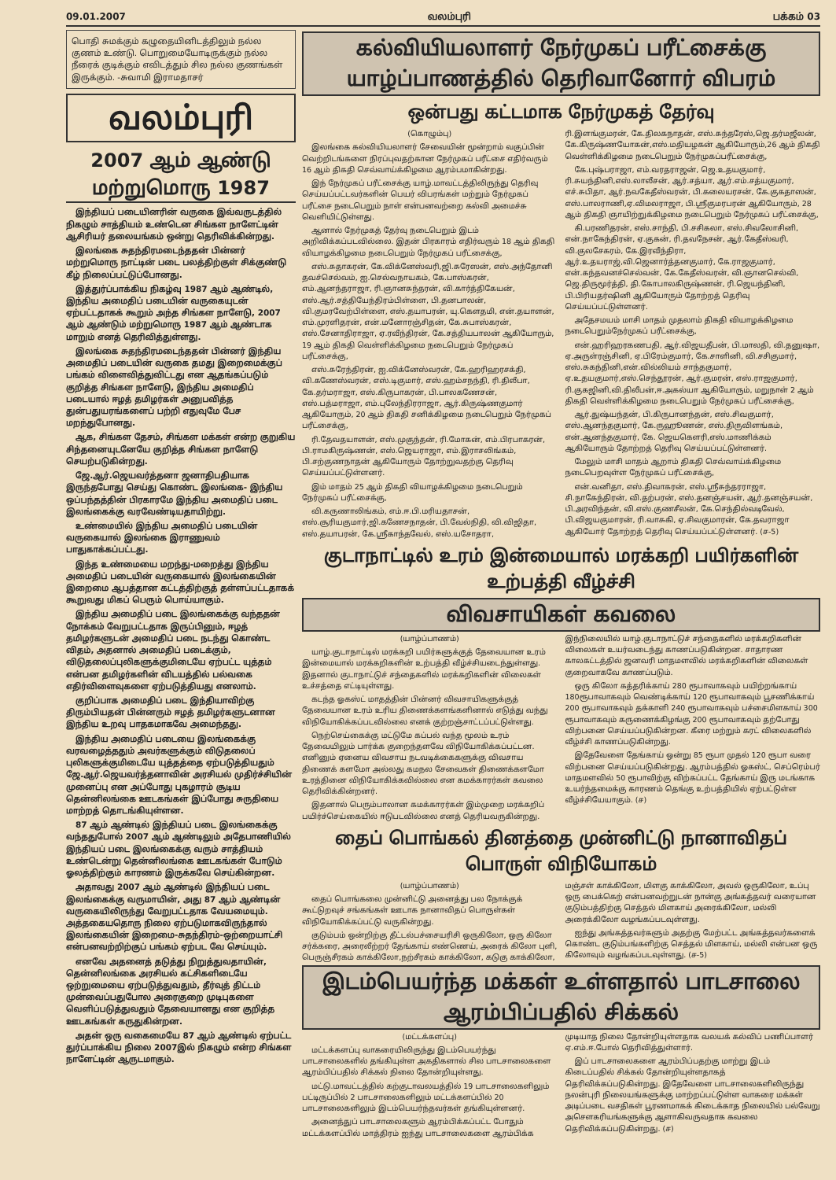09.01.2007 வலம்புரி பக்கம் 03
பொதி சுமக்கும் கழுதையினிடத்திலும் நல்ல குணம் உண்டு. பொறுமையோடிருக்கும் நல்ல நீரைக் குடிக்கும் எவிடத்தும் சில நல்ல குணங்கள் இருக்கும். -சுவாமி இராமதாசர்
வலம்புரி
2007 ஆம் ஆண்டு மற்றுமொரு 1987
இந்தியப் படையினரின் வருகை இவ்வருடத்தில் நிகழும் சாத்தியம் உண்டென சிங்கள நாளேட்டின் ஆசிரியர் தலையங்கம் ஒன்று தெரிவிக்கின்றது.
இலங்கை சுதந்திரமடைந்ததன் பின்னர் மற்றுமொரு நாட்டின் படை பலத்திற்குள் சிக்குண்டு கீழ் நிலைப்பட்டுப்போனது.
இத்துர்ப்பாக்கிய நிகழ்வு 1987 ஆம் ஆண்டில், இந்திய அமைதிப் படையின் வருகையுடன் ஏற்பட்டதாகக் கூறும் அந்த சிங்கள நாளேடு, 2007 ஆம் ஆண்டும் மற்றுமொரு 1987 ஆம் ஆண்டாக மாறும் எனத் தெரிவித்துள்ளது.
இலங்கை சுதந்திரமடைந்ததன் பின்னர் இந்திய அமைதிப் படையின் வருகை தமது இறைமைக்குப் பங்கம் விளைவித்துவிட்டது என ஆதங்கப்படும் குறித்த சிங்கள நாளேடு, இந்திய அமைதிப் படையால் ஈழத் தமிழர்கள் அனுபவித்த துன்பதுயரங்களைப் பற்றி எதுவுமே பேச மறந்துபோனது.
ஆக, சிங்கள தேசம், சிங்கள மக்கள் என்ற குறுகிய சிந்தனையுடனேயே குறித்த சிங்கள நாளேடு செயற்படுகின்றது.
ஜே.ஆர்.ஜெயவர்த்தனா ஜனாதிபதியாக இருந்தபோது செய்து கொண்ட இலங்கை- இந்திய ஒப்பந்தத்தின் பிரகாரமே இந்திய அமைதிப் படை இலங்கைக்கு வரவேண்டியதாயிற்று.
உண்மையில் இந்திய அமைதிப் படையின் வருகையால் இலங்கை இராணுவம் பாதுகாக்கப்பட்டது.
இந்த உண்மையை மறந்து-மறைத்து இந்திய அமைதிப் படையின் வருகையால் இலங்கையின் இறைமை ஆபத்தான கட்டத்திற்குத் தள்ளப்பட்டதாகக் கூறுவது மிகப் பெரும் பொய்யாகும்.
இந்திய அமைதிப் படை இலங்கைக்கு வந்ததன் நோக்கம் வேறுபட்டதாக இருப்பினும், ஈழத் தமிழர்களுடன் அமைதிப் படை நடந்து கொண்ட விதம், அதனால் அமைதிப் படைக்கும், விடுதலைப்புலிகளுக்குமிடையே ஏற்பட்ட யுத்தம் என்பன தமிழர்களின் விடயத்தில் பல்வகை எதிர்விளைவுகளை ஏற்படுத்தியது எனலாம்.
குறிப்பாக அமைதிப் படை இந்தியாவிற்கு திரும்பியதன் பின்னரும் ஈழத் தமிழர்களுடனான இந்திய உறவு பாதகமாகவே அமைந்தது.
இந்திய அமைதிப் படையை இலங்கைக்கு வரவழைத்ததும் அவர்களுக்கும் விடுதலைப் புலிகளுக்குமிடையே யுத்தத்தை ஏற்படுத்தியதும் ஜே.ஆர்.ஜெயவர்த்தனாவின் அரசியல் முதிர்ச்சியின் முனைப்பு என அப்போது புகழாரம் சூடிய தென்னிலங்கை ஊடகங்கள் இப்போது சுருதியை மாற்றத் தொடங்கியுள்ளன.
87 ஆம் ஆண்டில் இந்தியப் படை இலங்கைக்கு வந்ததுபோல் 2007 ஆம் ஆண்டிலும் அதேபாணியில் இந்தியப் படை இலங்கைக்கு வரும் சாத்தியம் உண்டென்று தென்னிலங்கை ஊடகங்கள் போடும் ஓலத்திற்கும் காரணம் இருக்கவே செய்கின்றன.
அதாவது 2007 ஆம் ஆண்டில் இந்தியப் படை இலங்கைக்கு வருமாயின், அது 87 ஆம் ஆண்டின் வருகையிலிருந்து வேறுபட்டதாக வேயமையும். அத்தகையதொரு நிலை ஏற்படுமாகவிருந்தால் இலங்கையின் இறைமை-சுதந்திரம்-ஒற்றையாட்சி என்பனவற்றிற்குப் பங்கம் ஏற்பட வே செய்யும்.
எனவே அதனைத் தடுத்து நிறுத்துவதாயின், தென்னிலங்கை அரசியல் கட்சிகளிடையே ஒற்றுமையை ஏற்படுத்துவதும், தீர்வுத் திட்டம் முன்வைப்பதுபோல அரைகுறை முடிபுகளை வெளிப்படுத்துவதும் தேவையானது என குறித்த ஊடகங்கள் கருதுகின்றன.
அதன் ஒரு வகைமையே 87 ஆம் ஆண்டில் ஏற்பட்ட துர்ப்பாக்கிய நிலை 2007இல் நிகழும் என்ற சிங்கள நாளேட்டின் ஆருடமாகும்.
கல்வியியலாளர் நேர்முகப் பரீட்சைக்கு யாழ்ப்பாணத்தில் தெரிவானோர் விபரம்
ஒன்பது கட்டமாக நேர்முகத் தேர்வு
(கொழும்பு)
இலங்கை கல்வியியலாளர் சேவையின் மூன்றாம் வகுப்பின் வெற்றிடங்களை நிரப்புவதற்கான நேர்முகப் பரீட்சை எதிர்வரும் 16 ஆம் திகதி செவ்வாய்க்கிழமை ஆரம்பமாகின்றது.
இந் நேர்முகப் பரீட்சைக்கு யாழ்.மாவட்டத்திலிருந்து தெரிவு செய்யப்பட்டவர்களின் பெயர் விபரங்கள் மற்றும் நேர்முகப் பரீட்சை நடைபெறும் நாள் என்பனவற்றை கல்வி அமைச்சு வெளியிட்டுள்ளது.
ஆனால் நேர்முகத் தேர்வு நடைபெறும் இடம் அறிவிக்கப்படவில்லை. இதன் பிரகாரம் எதிர்வரும் 18 ஆம் திகதி வியாழக்கிழமை நடைபெறும் நேர்முகப் பரீட்சைக்கு,
எஸ்.சுதாகரன், கே.விக்னேஸ்வரி,ஜி.சுரேஸன், எஸ்.அந்தோனி தவச்செல்வம், ஐ.செல்வநாயகம், கே.பாஸ்கரன், எம்.ஆனந்தராஜா, ரி.ஞானசுந்தரன், வி.கார்த்திகேயன், எஸ்.ஆர்.சத்தியேந்திரம்பிள்ளை, பி.தனபாலன், வி.குமரவேற்பிள்ளை, எஸ்.தயாபரன், யு.கௌதமி, என்.தயாளன், எம்.முரளிதரன், என்.மனோரஞ்சிதன், கே.சுபாஸ்கரன், எஸ்.சேனாதிராஜா, ஏ.ரவீந்திரன், கே.சத்தியபாலன் ஆகியோரும், 19 ஆம் திகதி வெள்ளிக்கிழமை நடைபெறும் நேர்முகப் பரீட்சைக்கு,
எஸ்.சுரேந்திரன், ஐ.விக்னேஸ்வரன், கே.ஹரிஹரசக்தி, வி.கணேஸ்வரன், எஸ்.டிகுமார், எஸ்.ஹம்சநந்தி, ரி.திலீபா, கே.தர்மராஜா, எஸ்.கிருபாகரன், பி.பாலகணேசன், எஸ்.பத்மராஜா, எம்.புலேந்திரராஜா, ஆர்.கிருஷ்ணகுமார் ஆகியோரும், 20 ஆம் திகதி சனிக்கிழமை நடைபெறும் நேர்முகப் பரீட்சைக்கு,
ரி.தேவதயாளன், எஸ்.முகுந்தன், ரி.மோகன், எம்.பிரபாகரன், பி.ராமகிருஷ்ணன், எஸ்.ஜெயராஜா, எம்.இராசலிங்கம், பி.சற்குணநாதன் ஆகியோரும் தோற்றுவதற்கு தெரிவு செய்யப்பட்டுள்ளனர்.
இம் மாதம் 25 ஆம் திகதி வியாழக்கிழமை நடைபெறும் நேர்முகப் பரீட்சைக்கு,
வி.கருணாலிங்கம், எம்.ஈ.பி.மரியதாசன், எஸ்.சூரியகுமார்,ஜி.கணேசநாதன், பி.வேல்நிதி, வி.விஜிதா, எஸ்.தயாபரன், கே.ஸ்ரீகாந்தவேல், எஸ்.யசோதரா, ரி.இளங்குமரன், கே.திலகநாதன், எஸ்.சுந்தரேஸ்,ஜெ.தர்மஜீலன், கே.கிருஷ்ணயோகன்,எஸ்.மதியழகன் ஆகியோரும்,26 ஆம் திகதி வெள்ளிக்கிழமை நடைபெறும் நேர்முகப்பரீட்சைக்கு,
கே.புஷ்பராஜா, எம்.வரதராஜன், ஜெ.உதயகுமார், ரி.சுயந்தினி,எஸ்.லாலீசன், ஆர்.சத்யா, ஆர்.எம்.சத்யகுமார், எச்.சுபிதா, ஆர்.நவகேதீஸ்வரன், பி.கலையரசன், கே.குகதாஸன், எஸ்.பாலராணி,ஏ.விமலராஜா, பி.ஸ்ரீகுமரபரன் ஆகியோரும், 28 ஆம் திகதி ஞாயிற்றுக்கிழமை நடைபெறும் நேர்முகப் பரீட்சைக்கு,
கி.பரணிதரன், எஸ்.சாந்தி, பி.சசிகலா, எஸ்.சிவலோசினி, என்.நாகேந்திரன், ஏ.குகன், ரி.தவநேசன், ஆர்.கேதீஸ்வரி, வி.குலசேகரம், கே.இரவீந்திரா, ஆர்.உதயராஜ்,வி.ஜெனார்த்தனகுமார், கே.ராஜகுமார், என்.கந்தவனச்செல்வன், கே.கேதீஸ்வரன், வி.ஞானசெல்வி, ஜெ.திருமூர்த்தி, தி.கோபாலகிருஷ்ணன், ரி.ஜெயந்தினி, பி.பிரியதர்ஷினி ஆகியோரும் தோற்றத் தெரிவு செய்யப்பட்டுள்ளனர்.
அதேசமயம் மாசி மாதம் முதலாம் திகதி வியாழக்கிழமை நடைபெறும்நேர்முகப் பரீட்சைக்கு,
என்.ஹரிஹரகணபதி, ஆர்.விஜயதீபன், பி.மாலதி, வி.தனுஷா, ஏ.அருள்ரஞ்சினி, ஏ.பிரேம்குமார், கே.சாளினி, வி.சசிகுமார், எஸ்.சுகந்தினி,என்.வில்லியம் சாந்தகுமார், ஏ.உதயகுமார்,எஸ்.செந்தூரன், ஆர்.குமரன், எஸ்.ராஜகுமார், ரி.குகஜினி,வி.திலீபன்,ஈ.அகல்யா ஆகியோரும், மறுநாள் 2 ஆம் திகதி வெள்ளிக்கிழமை நடைபெறும் நேர்முகப் பரீட்சைக்கு,
ஆர்.துஷ்யந்தன், பி.கிருபானந்தன், எஸ்.சிவகுமார், எஸ்.ஆனந்தகுமார், கே.ருஹூணன், எஸ்.திருவிளங்கம், என்.ஆனந்தகுமார், கே. ஜெயகௌரி,எஸ்.மாணிக்கம் ஆகியோரும் தோற்றத் தெரிவு செய்யப்பட்டுள்ளனர்.
மேலும் மாசி மாதம் ஆறாம் திகதி செவ்வாய்க்கிழமை நடைபெறவுள்ள நேர்முகப் பரீட்சைக்கு,
என்.வனிதா, எஸ்.திவாகரன், எஸ்.ஸ்ரீசுந்தரராஜா, சி.நாகேந்திரன், வி.தற்பரன், எஸ்.தனஞ்சயன், ஆர்.தனஞ்சயன், பி.அரவிந்தன், வி.எஸ்.குணசீலன், கே.செந்தில்வடிவேல், பி.விஜயகுமாரன், ரி.வாசுகி, ஏ.சிவகுமாரன், கே.தவராஜா ஆகியோர் தோற்றத் தெரிவு செய்யப்பட்டுள்ளனர். (ச-5)
குடாநாட்டில் உரம் இன்மையால் மரக்கறி பயிர்களின் உற்பத்தி வீழ்ச்சி
விவசாயிகள் கவலை
(யாழ்ப்பாணம்)
யாழ்.குடாநாட்டில் மரக்கறி பயிர்களுக்குத் தேவையான உரம் இன்மையால் மரக்கறிகளின் உற்பத்தி வீழ்ச்சியடைந்துள்ளது. இதனால் குடாநாட்டுச் சந்தைகளில் மரக்கறிகளின் விலைகள் உச்சத்தை எட்டியுள்ளது.
கடந்த ஓகஸ்ட் மாதத்தின் பின்னர் விவசாயிகளுக்குத் தேவையான உரம் உரிய திணைக்களங்களினால் எடுத்து வந்து விநியோகிக்கப்படவில்லை எனக் குற்றஞ்சாட்டப்பட்டுள்ளது.
நெற்செய்கைக்கு மட்டுமே கப்பல் வந்த மூலம் உரம் தேவையிலும் பார்க்க குறைந்தளவே விநியோகிக்கப்பட்டன. எனினும் ஏனைய விவசாய நடவடிக்கைகளுக்கு விவசாய திணைக் களமோ அல்லது கமநல சேவைகள் திணைக்களமோ உரத்தினை விநியோகிக்கவில்லை என கமக்காரர்கள் கவலை தெரிவிக்கின்றனர்.
இதனால் பெரும்பாலான கமக்காரர்கள் இம்முறை மரக்கறிப் பயிர்ச்செய்கையில் ஈடுபடவில்லை எனத் தெரியவருகின்றது. இந்நிலையில் யாழ்.குடாநாட்டுச் சந்தைகளில் மரக்கறிகளின் விலைகள் உயர்வடைந்து காணப்படுகின்றன. சாதாரண காலகட்டத்தில் ஜனவரி மாதமளவில் மரக்கறிகளின் விலைகள் குறைவாகவே காணப்படும்.
ஒரு கிலோ கத்தரிக்காய் 280 ரூபாவாகவும் பயிற்றங்காய் 180ரூபாவாகவும் வெண்டிக்காய் 120 ரூபாவாகவும் பூசணிக்காய் 200 ரூபாவாகவும் தக்காளி 240 ரூபாவாகவும் பச்சைமிளகாய் 300 ரூபாவாகவும் கருணைக்கிழங்கு 200 ரூபாவாகவும் தற்போது விற்பனை செய்யப்படுகின்றன. கீரை மற்றும் கரட் விலைகளில் வீழ்ச்சி காணப்படுகின்றது.
இதேவேளை தேங்காய் ஒன்று 85 ரூபா முதல் 120 ரூபா வரை விற்பனை செய்யப்படுகின்றது. ஆரம்பத்தில் ஓகஸ்ட், செப்ரெம்பர் மாதமளவில் 50 ரூபாவிற்கு விற்கப்பட்ட தேங்காய் இரு மடங்காக உயர்ந்தமைக்கு காரணம் தெங்கு உற்பத்தியில் ஏற்பட்டுள்ள வீழ்ச்சியேயாகும். (ச)
தைப் பொங்கல் தினத்தை முன்னிட்டு நானாவிதப் பொருள் விநியோகம்
(யாழ்ப்பாணம்)
தைப் பொங்கலை முன்னிட்டு அனைத்து பல நோக்குக் கூட்டுறவுச் சங்கங்கள் ஊடாக நானாவிதப் பொருள்கள் விநியோகிக்கப்பட்டு வருகின்றது.
குடும்பம் ஒன்றிற்கு தீட்டல்பச்சையரிசி ஒருகிலோ, ஒரு கிலோ சர்க்கரை, அரைலீற்றர் தேங்காய் எண்ணெய், அரைக் கிலோ புளி, பெருஞ்சீரகம் காக்கிலோ,நற்சீரகம் காக்கிலோ, கடுகு காக்கிலோ, மஞ்சள் காக்கிலோ, மிளகு காக்கிலோ, அவல் ஒருகிலோ, உப்பு ஒரு பைக்கெற் என்பனவற்றுடன் நான்கு அங்கத்தவர் வரையான குடும்பத்திற்கு செத்தல் மிளகாய் அரைக்கிலோ, மல்லி அரைக்கிலோ வழங்கப்படவுள்ளது.
ஐந்து அங்கத்தவர்களும் அதற்கு மேற்பட்ட அங்கத்தவர்களைக் கொண்ட குடும்பங்களிற்கு செத்தல் மிளகாய், மல்லி என்பன ஒரு கிலோவும் வழங்கப்படவுள்ளது. (ச-5)
இடம்பெயர்ந்த மக்கள் உள்ளதால் பாடசாலை ஆரம்பிப்பதில் சிக்கல்
(மட்டக்களப்பு)
மட்டக்களப்பு வாகரையிலிருந்து இடம்பெயர்ந்து பாடசாலைகளில் தங்கியுள்ள அகதிகளால் சில பாடசாலைகளை ஆரம்பிப்பதில் சிக்கல் நிலை தோன்றியுள்ளது.
மட்டு.மாவட்டத்தில் கற்குடாவலயத்தில் 19 பாடசாலைகளிலும் பட்டிருப்பில் 2 பாடசாலைகளிலும் மட்டக்களப்பில் 20 பாடசாலைகளிலும் இடம்பெயர்ந்தவர்கள் தங்கியுள்ளனர்.
அனைத்துப் பாடசாலைகளும் ஆரம்பிக்கப்பட்ட போதும் மட்டக்களப்பில் மாத்திரம் ஐந்து பாடசாலைகளை ஆரம்பிக்க முடியாத நிலை தோன்றியுள்ளதாக வலயக் கல்விப் பணிப்பாளர் ஏ.எம்.ஈ.போல் தெரிவித்துள்ளார்.
இப் பாடசாலைகளை ஆரம்பிப்பதற்கு மாற்று இடம் கிடைப்பதில் சிக்கல் தோன்றியுள்ளதாகத் தெரிவிக்கப்படுகின்றது. இதேவேளை பாடசாலைகளிலிருந்து நலன்புரி நிலையங்களுக்கு மாற்றப்பட்டுள்ள வாகரை மக்கள் அடிப்படை வசதிகள் பூரணமாகக் கிடைக்காத நிலையில் பல்வேறு அசௌகரியங்களுக்கு ஆளாகிவருவதாக கவலை தெரிவிக்கப்படுகின்றது. (ச)